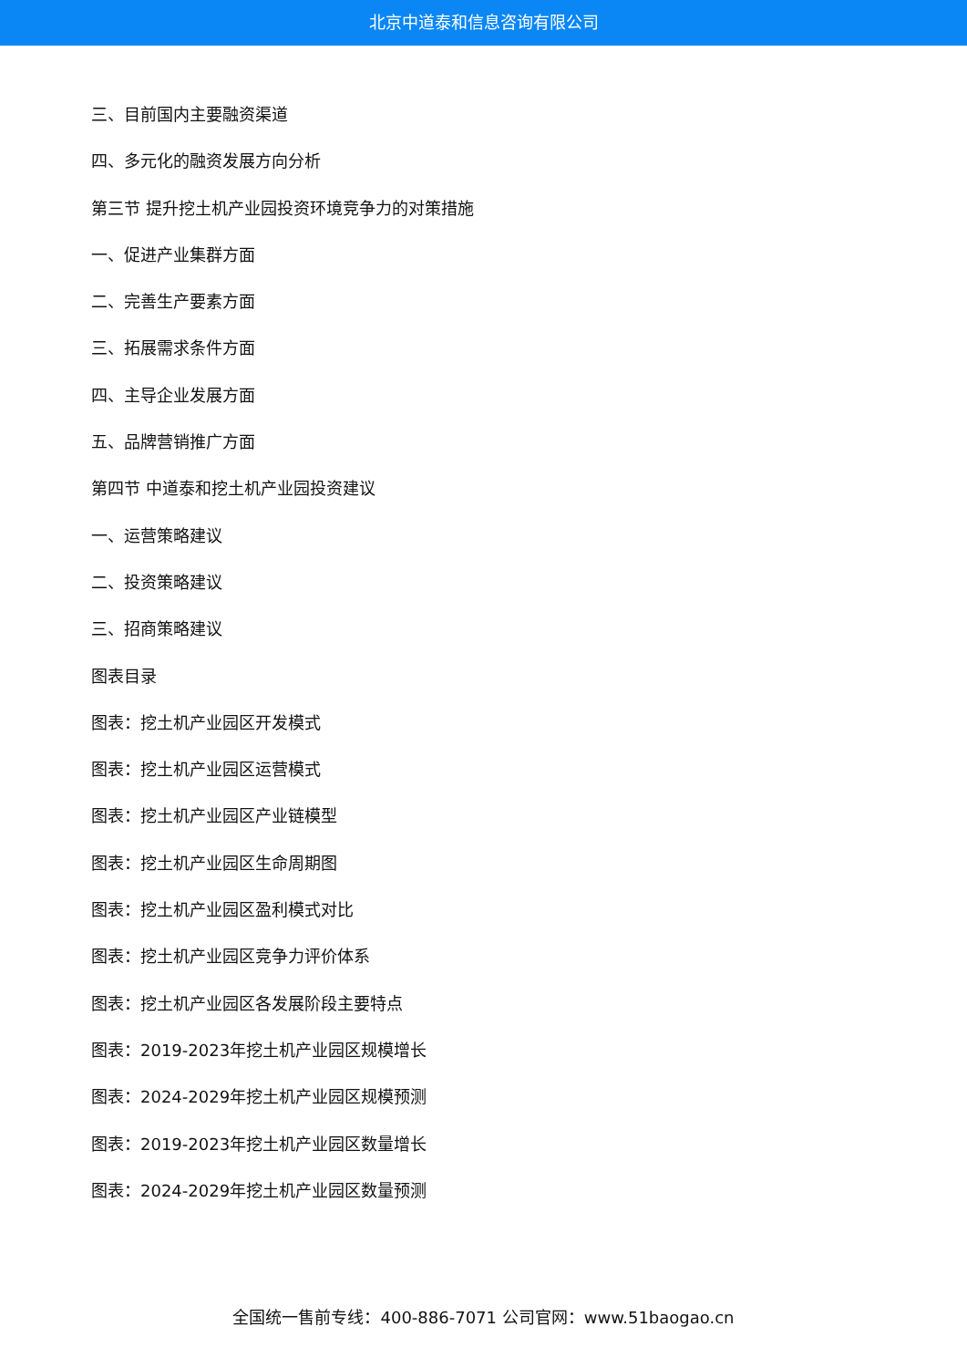北京中道泰和信息咨询有限公司
三、目前国内主要融资渠道
四、多元化的融资发展方向分析
第三节 提升挖土机产业园投资环境竞争力的对策措施
一、促进产业集群方面
二、完善生产要素方面
三、拓展需求条件方面
四、主导企业发展方面
五、品牌营销推广方面
第四节 中道泰和挖土机产业园投资建议
一、运营策略建议
二、投资策略建议
三、招商策略建议
图表目录
图表：挖土机产业园区开发模式
图表：挖土机产业园区运营模式
图表：挖土机产业园区产业链模型
图表：挖土机产业园区生命周期图
图表：挖土机产业园区盈利模式对比
图表：挖土机产业园区竞争力评价体系
图表：挖土机产业园区各发展阶段主要特点
图表：2019-2023年挖土机产业园区规模增长
图表：2024-2029年挖土机产业园区规模预测
图表：2019-2023年挖土机产业园区数量增长
图表：2024-2029年挖土机产业园区数量预测
全国统一售前专线：400-886-7071 公司官网：www.51baogao.cn